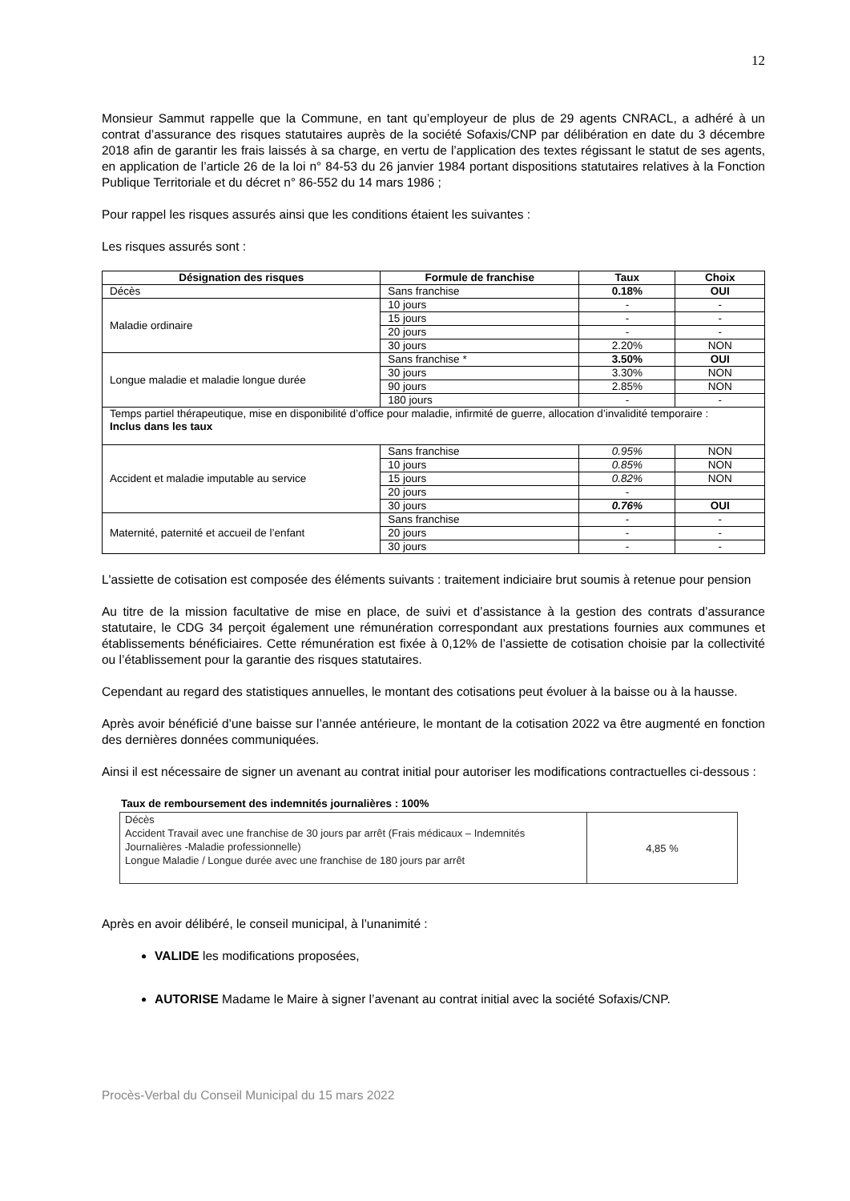12
Monsieur Sammut rappelle que la Commune, en tant qu’employeur de plus de 29 agents CNRACL, a adhéré à un contrat d’assurance des risques statutaires auprès de la société Sofaxis/CNP par délibération en date du 3 décembre 2018 afin de garantir les frais laissés à sa charge, en vertu de l’application des textes régissant le statut de ses agents, en application de l’article 26 de la loi n° 84-53 du 26 janvier 1984 portant dispositions statutaires relatives à la Fonction Publique Territoriale et du décret n° 86-552 du 14 mars 1986 ;
Pour rappel les risques assurés ainsi que les conditions étaient les suivantes :
Les risques assurés sont :
| Désignation des risques | Formule de franchise | Taux | Choix |
| --- | --- | --- | --- |
| Décès | Sans franchise | 0.18% | OUI |
| Maladie ordinaire | 10 jours | - | - |
| | 15 jours | - | - |
| | 20 jours | - | - |
| | 30 jours | 2.20% | NON |
| Longue maladie et maladie longue durée | Sans franchise * | 3.50% | OUI |
| | 30 jours | 3.30% | NON |
| | 90 jours | 2.85% | NON |
| | 180 jours | - | - |
| Temps partiel thérapeutique, mise en disponibilité d’office pour maladie, infirmité de guerre, allocation d’invalidité temporaire : Inclus dans les taux | | | |
| Accident et maladie imputable au service | Sans franchise | 0.95% | NON |
| | 10 jours | 0.85% | NON |
| | 15 jours | 0.82% | NON |
| | 20 jours | - | |
| | 30 jours | 0.76% | OUI |
| Maternité, paternité et accueil de l’enfant | Sans franchise | - | - |
| | 20 jours | - | - |
| | 30 jours | - | - |
L'assiette de cotisation est composée des éléments suivants : traitement indiciaire brut soumis à retenue pour pension
Au titre de la mission facultative de mise en place, de suivi et d’assistance à la gestion des contrats d’assurance statutaire, le CDG 34 perçoit également une rémunération correspondant aux prestations fournies aux communes et établissements bénéficiaires. Cette rémunération est fixée à 0,12% de l’assiette de cotisation choisie par la collectivité ou l’établissement pour la garantie des risques statutaires.
Cependant au regard des statistiques annuelles, le montant des cotisations peut évoluer à la baisse ou à la hausse.
Après avoir bénéficié d’une baisse sur l’année antérieure, le montant de la cotisation 2022 va être augmenté en fonction des dernières données communiquées.
Ainsi il est nécessaire de signer un avenant au contrat initial pour autoriser les modifications contractuelles ci-dessous :
Taux de remboursement des indemnités journalières : 100%
| Décès Accident Travail avec une franchise de 30 jours par arrêt (Frais médicaux – Indemnités Journalières -Maladie professionnelle) Longue Maladie / Longue durée avec une franchise de 180 jours par arrêt | 4,85 % |
Après en avoir délibéré, le conseil municipal, à l’unanimité :
VALIDE les modifications proposées,
AUTORISE Madame le Maire à signer l’avenant au contrat initial avec la société Sofaxis/CNP.
Procès-Verbal du Conseil Municipal du 15 mars 2022